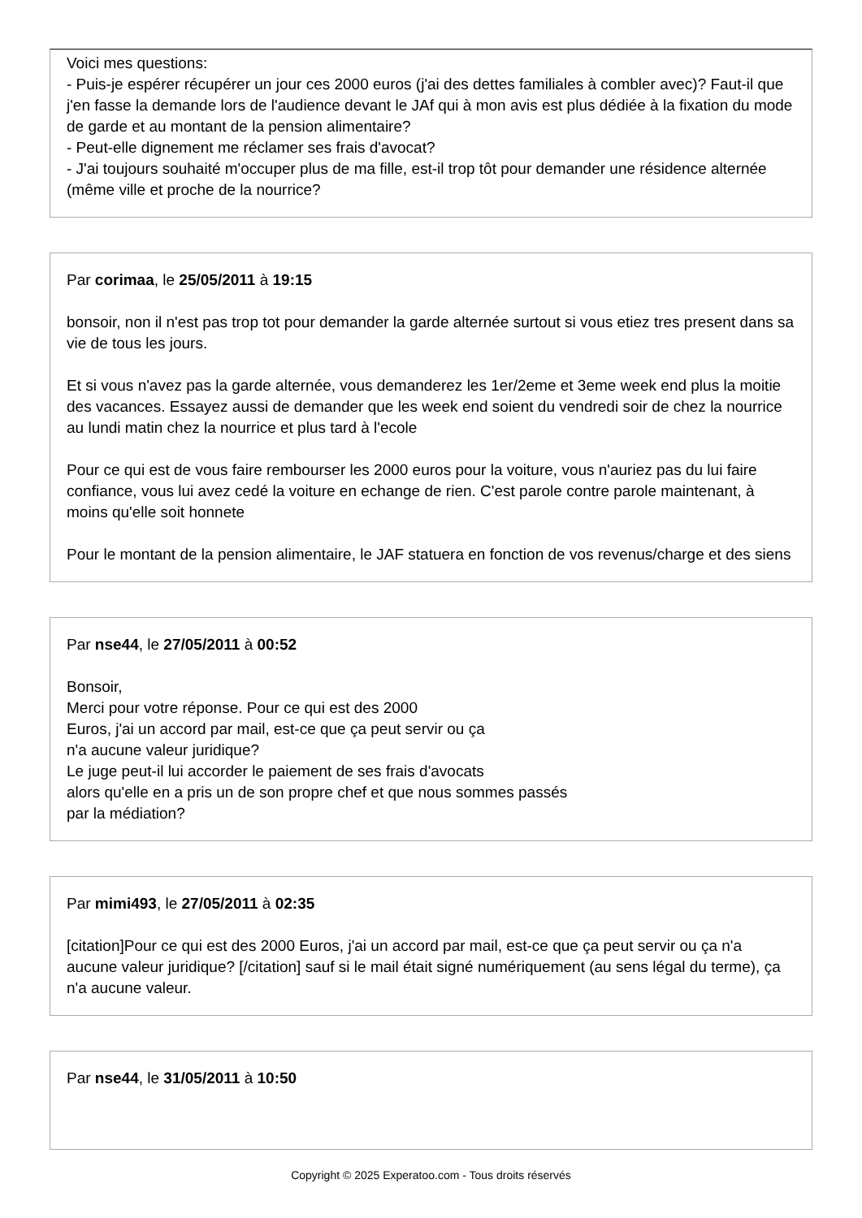Voici mes questions:
- Puis-je espérer récupérer un jour ces 2000 euros (j'ai des dettes familiales à combler avec)? Faut-il que j'en fasse la demande lors de l'audience devant le JAf qui à mon avis est plus dédiée à la fixation du mode de garde et au montant de la pension alimentaire?
- Peut-elle dignement me réclamer ses frais d'avocat?
- J'ai toujours souhaité m'occuper plus de ma fille, est-il trop tôt pour demander une résidence alternée (même ville et proche de la nourrice?
Par corimaa, le 25/05/2011 à 19:15
bonsoir, non il n'est pas trop tot pour demander la garde alternée surtout si vous etiez tres present dans sa vie de tous les jours.
Et si vous n'avez pas la garde alternée, vous demanderez les 1er/2eme et 3eme week end plus la moitie des vacances. Essayez aussi de demander que les week end soient du vendredi soir de chez la nourrice au lundi matin chez la nourrice et plus tard à l'ecole
Pour ce qui est de vous faire rembourser les 2000 euros pour la voiture, vous n'auriez pas du lui faire confiance, vous lui avez cedé la voiture en echange de rien. C'est parole contre parole maintenant, à moins qu'elle soit honnete
Pour le montant de la pension alimentaire, le JAF statuera en fonction de vos revenus/charge et des siens
Par nse44, le 27/05/2011 à 00:52
Bonsoir,
Merci pour votre réponse. Pour ce qui est des 2000
Euros, j'ai un accord par mail, est-ce que ça peut servir ou ça
n'a aucune valeur juridique?
Le juge peut-il lui accorder le paiement de ses frais d'avocats
alors qu'elle en a pris un de son propre chef et que nous sommes passés
par la médiation?
Par mimi493, le 27/05/2011 à 02:35
[citation]Pour ce qui est des 2000 Euros, j'ai un accord par mail, est-ce que ça peut servir ou ça n'a aucune valeur juridique? [/citation] sauf si le mail était signé numériquement (au sens légal du terme), ça n'a aucune valeur.
Par nse44, le 31/05/2011 à 10:50
Copyright © 2025 Experatoo.com - Tous droits réservés